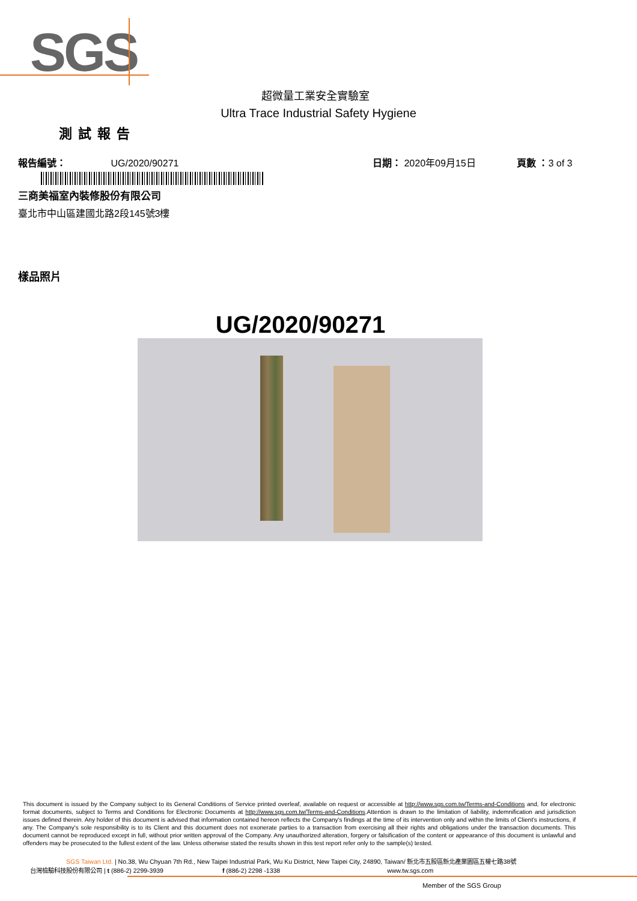SGS
超微量工業安全實驗室
Ultra Trace Industrial Safety Hygiene
測試報告
報告編號： UG/2020/90271 日期： 2020年09月15日 頁數 ：3 of 3
三商美福室內裝修股份有限公司
臺北市中山區建國北路2段145號3樓
樣品照片
UG/2020/90271
This document is issued by the Company subject to its General Conditions of Service printed overleaf, available on request or accessible at http://www.sgs.com.tw/Terms-and-Conditions and, for electronic format documents, subject to Terms and Conditions for Electronic Documents at http://www.sgs.com.tw/Terms-and-Conditions.Attention is drawn to the limitation of liability, indemnification and jurisdiction issues defined therein. Any holder of this document is advised that information contained hereon reflects the Company's findings at the time of its intervention only and within the limits of Client's instructions, if any. The Company's sole responsibility is to its Client and this document does not exonerate parties to a transaction from exercising all their rights and obligations under the transaction documents. This document cannot be reproduced except in full, without prior written approval of the Company. Any unauthorized alteration, forgery or falsification of the content or appearance of this document is unlawful and offenders may be prosecuted to the fullest extent of the law. Unless otherwise stated the results shown in this test report refer only to the sample(s) tested.
SGS Taiwan Ltd. | No.38, Wu Chyuan 7th Rd., New Taipei Industrial Park, Wu Ku District, New Taipei City, 24890, Taiwan/ 新北市五股區新北產業園區五權七路38號
台灣檢驗科技股份有限公司 | t (886-2) 2299-3939 f (886-2) 2298 -1338 www.tw.sgs.com
Member of the SGS Group